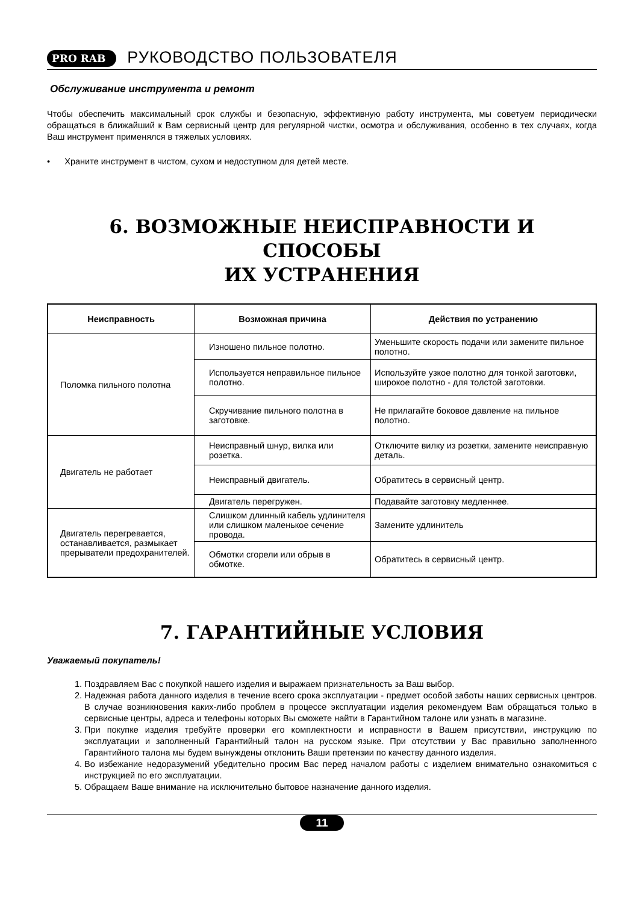PRO RAB<sup>®</sup> РУКОВОДСТВО ПОЛЬЗОВАТЕЛЯ
Обслуживание инструмента и ремонт
Чтобы обеспечить максимальный срок службы и безопасную, эффективную работу инструмента, мы советуем периодически обращаться в ближайший к Вам сервисный центр для регулярной чистки, осмотра и обслуживания, особенно в тех случаях, когда Ваш инструмент применялся в тяжелых условиях.
• Храните инструмент в чистом, сухом и недоступном для детей месте.
6. ВОЗМОЖНЫЕ НЕИСПРАВНОСТИ И СПОСОБЫ
ИХ УСТРАНЕНИЯ
| Неисправность | Возможная причина | Действия по устранению |
| --- | --- | --- |
| Поломка пильного полотна | Изношено пильное полотно. | Уменьшите скорость подачи или замените пильное полотно. |
| | Используется неправильное пильное полотно. | Используйте узкое полотно для тонкой заготовки, широкое полотно - для толстой заготовки. |
| | Скручивание пильного полотна в заготовке. | Не прилагайте боковое давление на пильное полотно. |
| Двигатель не работает | Неисправный шнур, вилка или розетка. | Отключите вилку из розетки, замените неисправную деталь. |
| | Неисправный двигатель. | Обратитесь в сервисный центр. |
| | Двигатель перегружен. | Подавайте заготовку медленнее. |
| Двигатель перегревается, останавливается, размыкает прерыватели предохранителей. | Слишком длинный кабель удлинителя или слишком маленькое сечение провода. | Замените удлинитель |
| | Обмотки сгорели или обрыв в обмотке. | Обратитесь в сервисный центр. |
7. ГАРАНТИЙНЫЕ УСЛОВИЯ
Уважаемый покупатель!
1. Поздравляем Вас с покупкой нашего изделия и выражаем признательность за Ваш выбор.
2. Надежная работа данного изделия в течение всего срока эксплуатации - предмет особой заботы наших сервисных центров. В случае возникновения каких-либо проблем в процессе эксплуатации изделия рекомендуем Вам обращаться только в сервисные центры, адреса и телефоны которых Вы сможете найти в Гарантийном талоне или узнать в магазине.
3. При покупке изделия требуйте проверки его комплектности и исправности в Вашем присутствии, инструкцию по эксплуатации и заполненный Гарантийный талон на русском языке. При отсутствии у Вас правильно заполненного Гарантийного талона мы будем вынуждены отклонить Ваши претензии по качеству данного изделия.
4. Во избежание недоразумений убедительно просим Вас перед началом работы с изделием внимательно ознакомиться с инструкцией по его эксплуатации.
5. Обращаем Ваше внимание на исключительно бытовое назначение данного изделия.
11